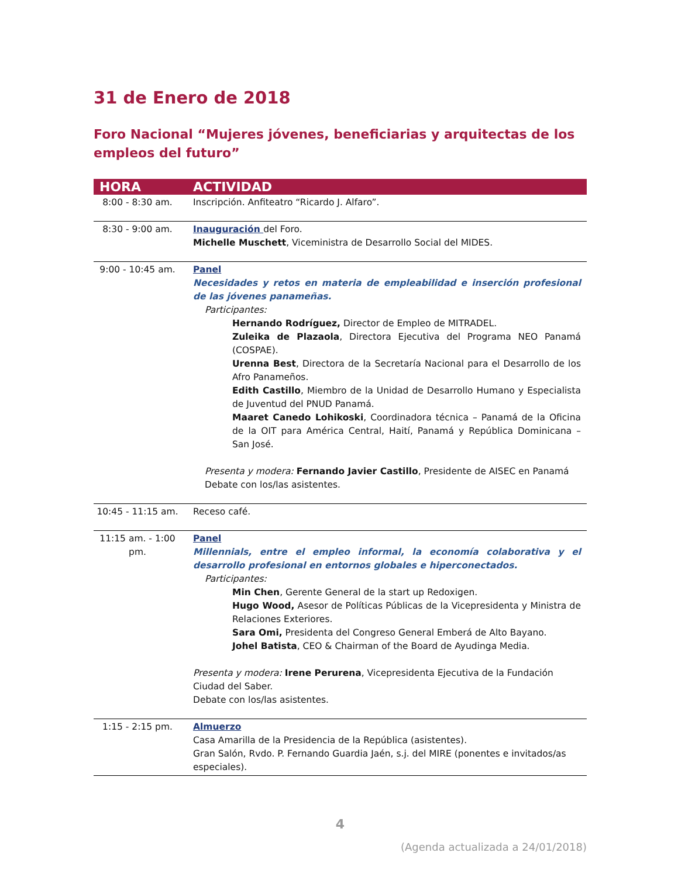31 de Enero de 2018
Foro Nacional “Mujeres jóvenes, beneficiarias y arquitectas de los empleos del futuro”
| HORA | ACTIVIDAD |
| --- | --- |
| 8:00 - 8:30 am. | Inscripción. Anfiteatro “Ricardo J. Alfaro”. |
| 8:30 - 9:00 am. | Inauguración del Foro. Michelle Muschett , Viceministra de Desarrollo Social del MIDES. |
| 9:00 - 10:45 am. | Panel Necesidades y retos en materia de empleabilidad e inserción profesional de las jóvenes panameñas. Participantes: Hernando Rodríguez, Director de Empleo de MITRADEL. Zuleika de Plazaola , Directora Ejecutiva del Programa NEO Panamá (COSPAE). Urenna Best , Directora de la Secretaría Nacional para el Desarrollo de los Afro Panameños. Edith Castillo , Miembro de la Unidad de Desarrollo Humano y Especialista de Juventud del PNUD Panamá. Maaret Canedo Lohikoski , Coordinadora técnica – Panamá de la Oficina de la OIT para América Central, Haití, Panamá y República Dominicana – San José. Presenta y modera: Fernando Javier Castillo , Presidente de AISEC en Panamá Debate con los/las asistentes. |
| 10:45 - 11:15 am. | Receso café. |
| 11:15 am. - 1:00 pm. | Panel Millennials, entre el empleo informal, la economía colaborativa y el desarrollo profesional en entornos globales e hiperconectados. Participantes: Min Chen , Gerente General de la start up Redoxigen. Hugo Wood, Asesor de Políticas Públicas de la Vicepresidenta y Ministra de Relaciones Exteriores. Sara Omi, Presidenta del Congreso General Emberá de Alto Bayano. Johel Batista , CEO & Chairman of the Board de Ayudinga Media. Presenta y modera: Irene Perurena , Vicepresidenta Ejecutiva de la Fundación Ciudad del Saber. Debate con los/las asistentes. |
| 1:15 - 2:15 pm. | Almuerzo Casa Amarilla de la Presidencia de la República (asistentes). Gran Salón, Rvdo. P. Fernando Guardia Jaén, s.j. del MIRE (ponentes e invitados/as especiales). |
4
(Agenda actualizada a 24/01/2018)